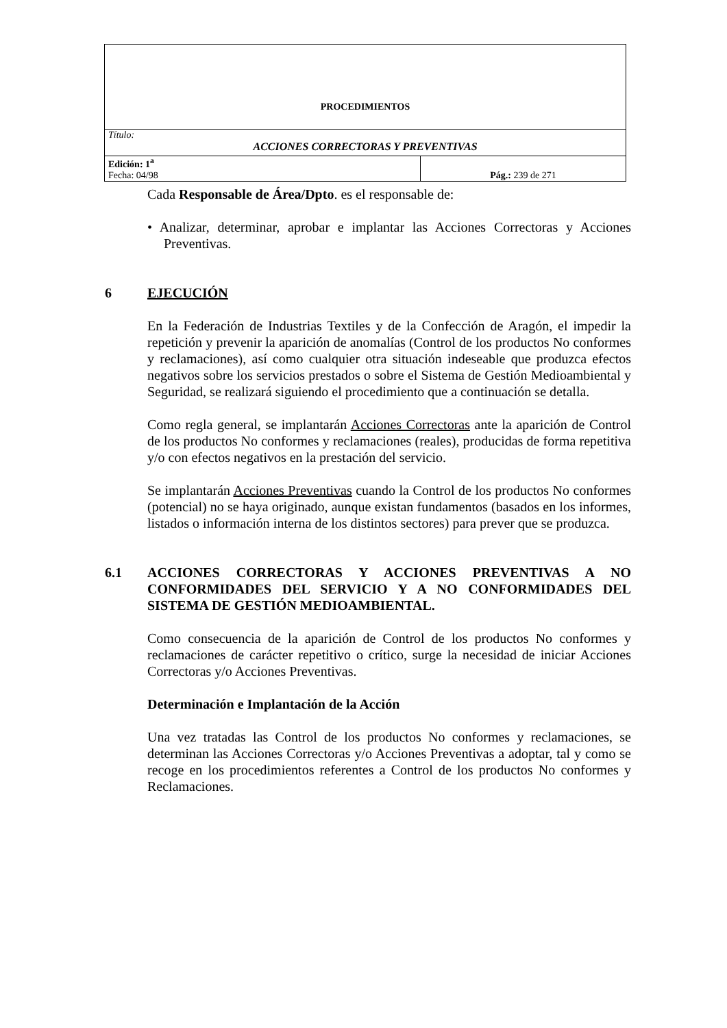| PROCEDIMIENTOS | |
| Título: ACCIONES CORRECTORAS Y PREVENTIVAS | |
| Edición: 1<sup>a</sup> Fecha: 04/98 | Pág.: 239 de 271 |
Cada Responsable de Área/Dpto. es el responsable de:
• Analizar, determinar, aprobar e implantar las Acciones Correctoras y Acciones Preventivas.
6 EJECUCIÓN
En la Federación de Industrias Textiles y de la Confección de Aragón, el impedir la repetición y prevenir la aparición de anomalías (Control de los productos No conformes y reclamaciones), así como cualquier otra situación indeseable que produzca efectos negativos sobre los servicios prestados o sobre el Sistema de Gestión Medioambiental y Seguridad, se realizará siguiendo el procedimiento que a continuación se detalla.
Como regla general, se implantarán Acciones Correctoras ante la aparición de Control de los productos No conformes y reclamaciones (reales), producidas de forma repetitiva y/o con efectos negativos en la prestación del servicio.
Se implantarán Acciones Preventivas cuando la Control de los productos No conformes (potencial) no se haya originado, aunque existan fundamentos (basados en los informes, listados o información interna de los distintos sectores) para prever que se produzca.
6.1 ACCIONES CORRECTORAS Y ACCIONES PREVENTIVAS A NO CONFORMIDADES DEL SERVICIO Y A NO CONFORMIDADES DEL SISTEMA DE GESTIÓN MEDIOAMBIENTAL.
Como consecuencia de la aparición de Control de los productos No conformes y reclamaciones de carácter repetitivo o crítico, surge la necesidad de iniciar Acciones Correctoras y/o Acciones Preventivas.
Determinación e Implantación de la Acción
Una vez tratadas las Control de los productos No conformes y reclamaciones, se determinan las Acciones Correctoras y/o Acciones Preventivas a adoptar, tal y como se recoge en los procedimientos referentes a Control de los productos No conformes y Reclamaciones.